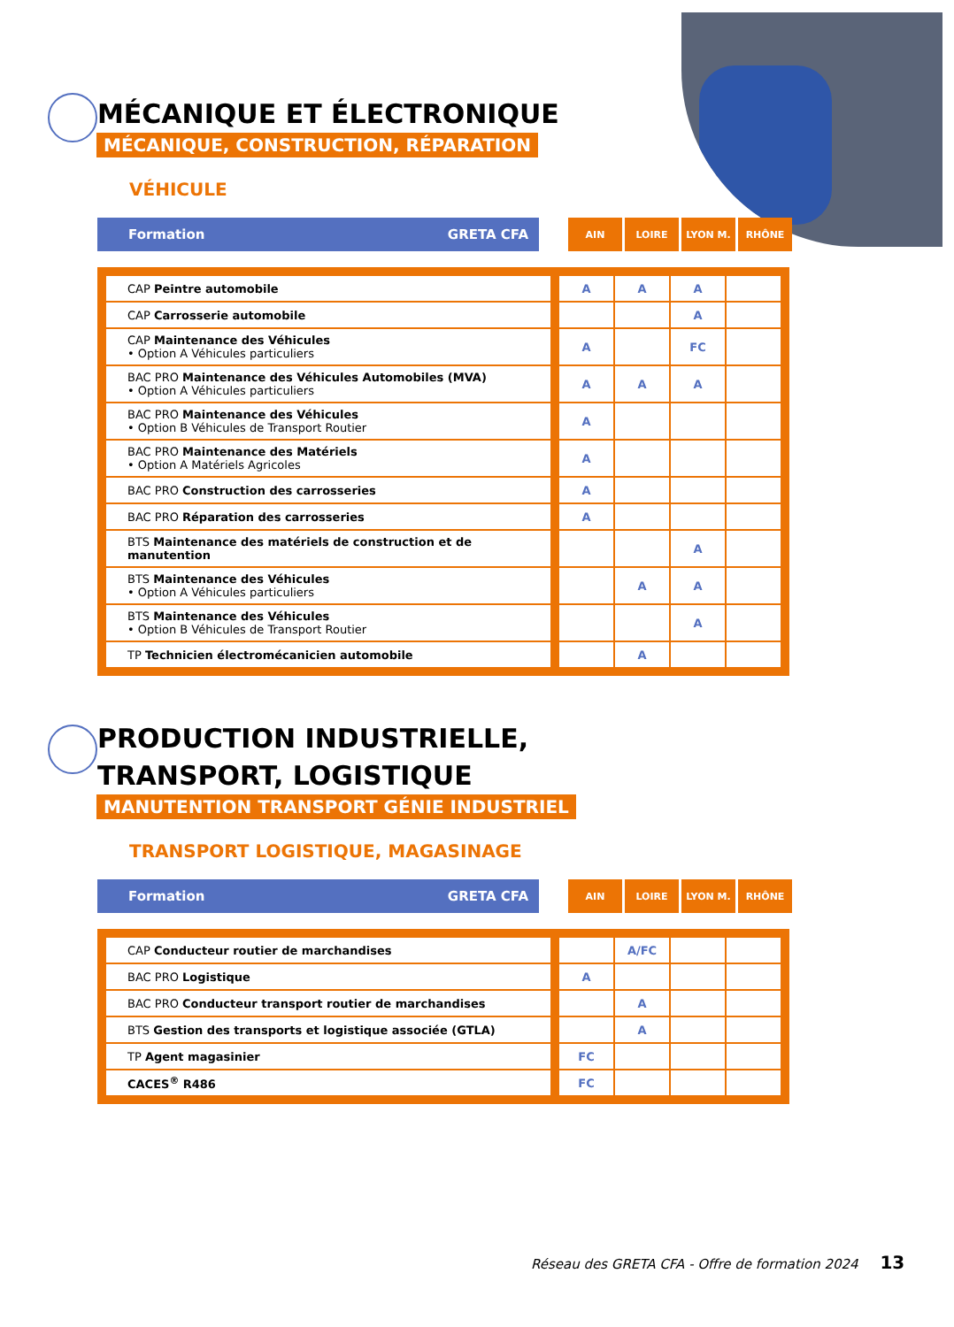MÉCANIQUE ET ÉLECTRONIQUE
MÉCANIQUE, CONSTRUCTION, RÉPARATION
VÉHICULE
Formation GRETA CFA
AIN LOIRE LYON M. RHÔNE
| CAP Peintre automobile | | A | A | A | |
| CAP Carrosserie automobile | | | | A | |
| CAP Maintenance des Véhicules • Option A Véhicules particuliers | | A | | FC | |
| BAC PRO Maintenance des Véhicules Automobiles (MVA) • Option A Véhicules particuliers | | A | A | A | |
| BAC PRO Maintenance des Véhicules • Option B Véhicules de Transport Routier | | A | | | |
| BAC PRO Maintenance des Matériels • Option A Matériels Agricoles | | A | | | |
| BAC PRO Construction des carrosseries | | A | | | |
| BAC PRO Réparation des carrosseries | | A | | | |
| BTS Maintenance des matériels de construction et de manutention | | | | A | |
| BTS Maintenance des Véhicules • Option A Véhicules particuliers | | | A | A | |
| BTS Maintenance des Véhicules • Option B Véhicules de Transport Routier | | | | A | |
| TP Technicien électromécanicien automobile | | | A | | |
PRODUCTION INDUSTRIELLE,
TRANSPORT, LOGISTIQUE
MANUTENTION TRANSPORT GÉNIE INDUSTRIEL
TRANSPORT LOGISTIQUE, MAGASINAGE
Formation GRETA CFA
AIN LOIRE LYON M. RHÔNE
| CAP Conducteur routier de marchandises | | | A/FC | | |
| BAC PRO Logistique | | A | | | |
| BAC PRO Conducteur transport routier de marchandises | | | A | | |
| BTS Gestion des transports et logistique associée (GTLA) | | | A | | |
| TP Agent magasinier | | FC | | | |
| CACES<sup>®</sup> R486 | | FC | | | |
Réseau des GRETA CFA - Offre de formation 2024 13